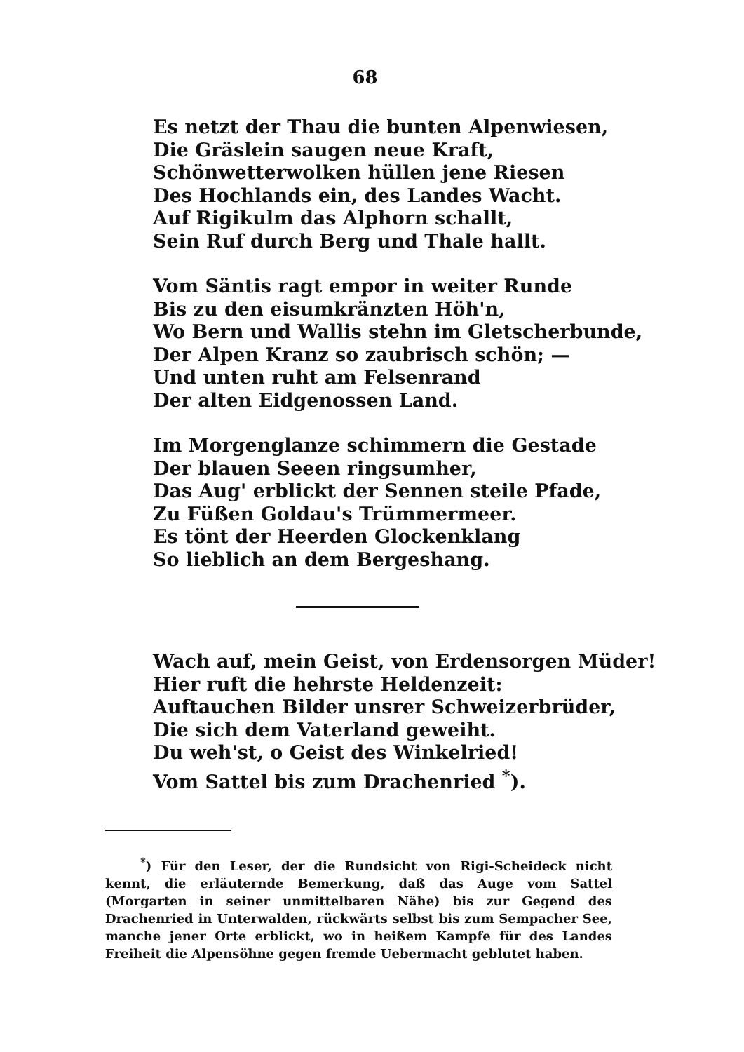68
Es netzt der Thau die bunten Alpenwiesen,
Die Gräslein saugen neue Kraft,
Schönwetterwolken hüllen jene Riesen
Des Hochlands ein, des Landes Wacht.
Auf Rigikulm das Alphorn schallt,
Sein Ruf durch Berg und Thale hallt.
Vom Säntis ragt empor in weiter Runde
Bis zu den eisumkränzten Höh'n,
Wo Bern und Wallis stehn im Gletscherbunde,
Der Alpen Kranz so zaubrisch schön; —
Und unten ruht am Felsenrand
Der alten Eidgenossen Land.
Im Morgenglanze schimmern die Gestade
Der blauen Seeen ringsumher,
Das Aug' erblickt der Sennen steile Pfade,
Zu Füßen Goldau's Trümmermeer.
Es tönt der Heerden Glockenklang
So lieblich an dem Bergeshang.
Wach auf, mein Geist, von Erdensorgen Müder!
Hier ruft die hehrste Heldenzeit:
Auftauchen Bilder unsrer Schweizerbrüder,
Die sich dem Vaterland geweiht.
Du weh'st, o Geist des Winkelried!
Vom Sattel bis zum Drachenried <sup>*</sup>).
<sup>*</sup>) Für den Leser, der die Rundsicht von Rigi-Scheideck nicht kennt, die erläuternde Bemerkung, daß das Auge vom Sattel (Morgarten in seiner unmittelbaren Nähe) bis zur Gegend des Drachenried in Unterwalden, rückwärts selbst bis zum Sempacher See, manche jener Orte erblickt, wo in heißem Kampfe für des Landes Freiheit die Alpensöhne gegen fremde Uebermacht geblutet haben.